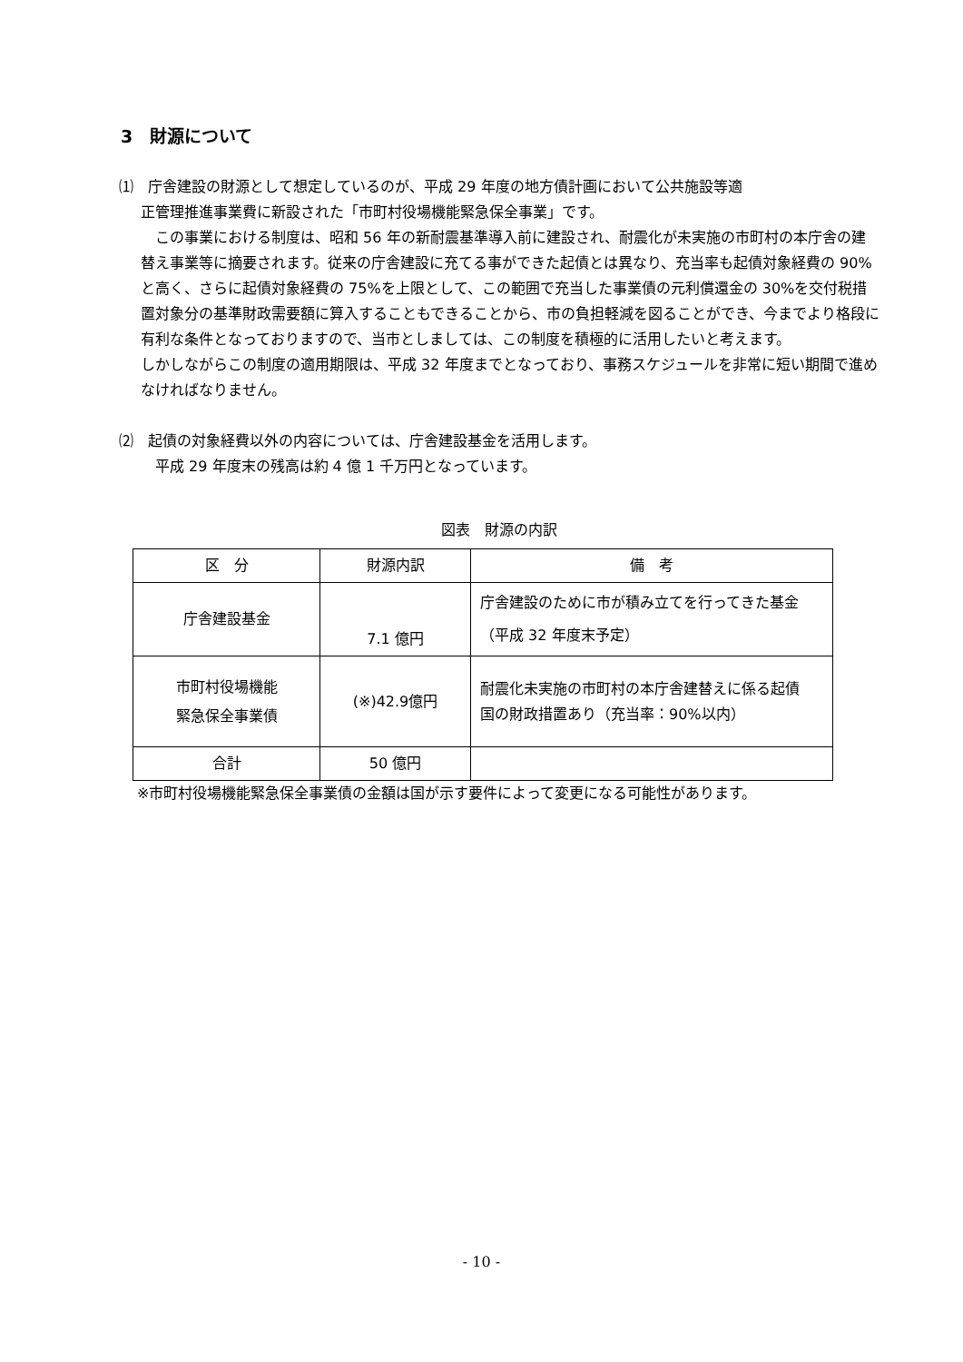3　財源について
⑴　庁舎建設の財源として想定しているのが、平成 29 年度の地方債計画において公共施設等適
正管理推進事業費に新設された「市町村役場機能緊急保全事業」です。
　この事業における制度は、昭和 56 年の新耐震基準導入前に建設され、耐震化が未実施の市町村の本庁舎の建替え事業等に摘要されます。従来の庁舎建設に充てる事ができた起債とは異なり、充当率も起債対象経費の 90%と高く、さらに起債対象経費の 75%を上限として、この範囲で充当した事業債の元利償還金の 30%を交付税措置対象分の基準財政需要額に算入することもできることから、市の負担軽減を図ることができ、今までより格段に有利な条件となっておりますので、当市としましては、この制度を積極的に活用したいと考えます。
しかしながらこの制度の適用期限は、平成 32 年度までとなっており、事務スケジュールを非常に短い期間で進めなければなりません。
⑵　起債の対象経費以外の内容については、庁舎建設基金を活用します。
平成 29 年度末の残高は約 4 億 1 千万円となっています。
図表　財源の内訳
| 区 分 | 財源内訳 | 備 考 |
| --- | --- | --- |
| 庁舎建設基金 | 7.1 億円 | 庁舎建設のために市が積み立てを行ってきた基金（平成 32 年度末予定） |
| 市町村役場機能 緊急保全事業債 | (※)42.9億円 | 耐震化未実施の市町村の本庁舎建替えに係る起債 国の財政措置あり（充当率：90%以内） |
| 合計 | 50 億円 | |
※市町村役場機能緊急保全事業債の金額は国が示す要件によって変更になる可能性があります。
- 10 -